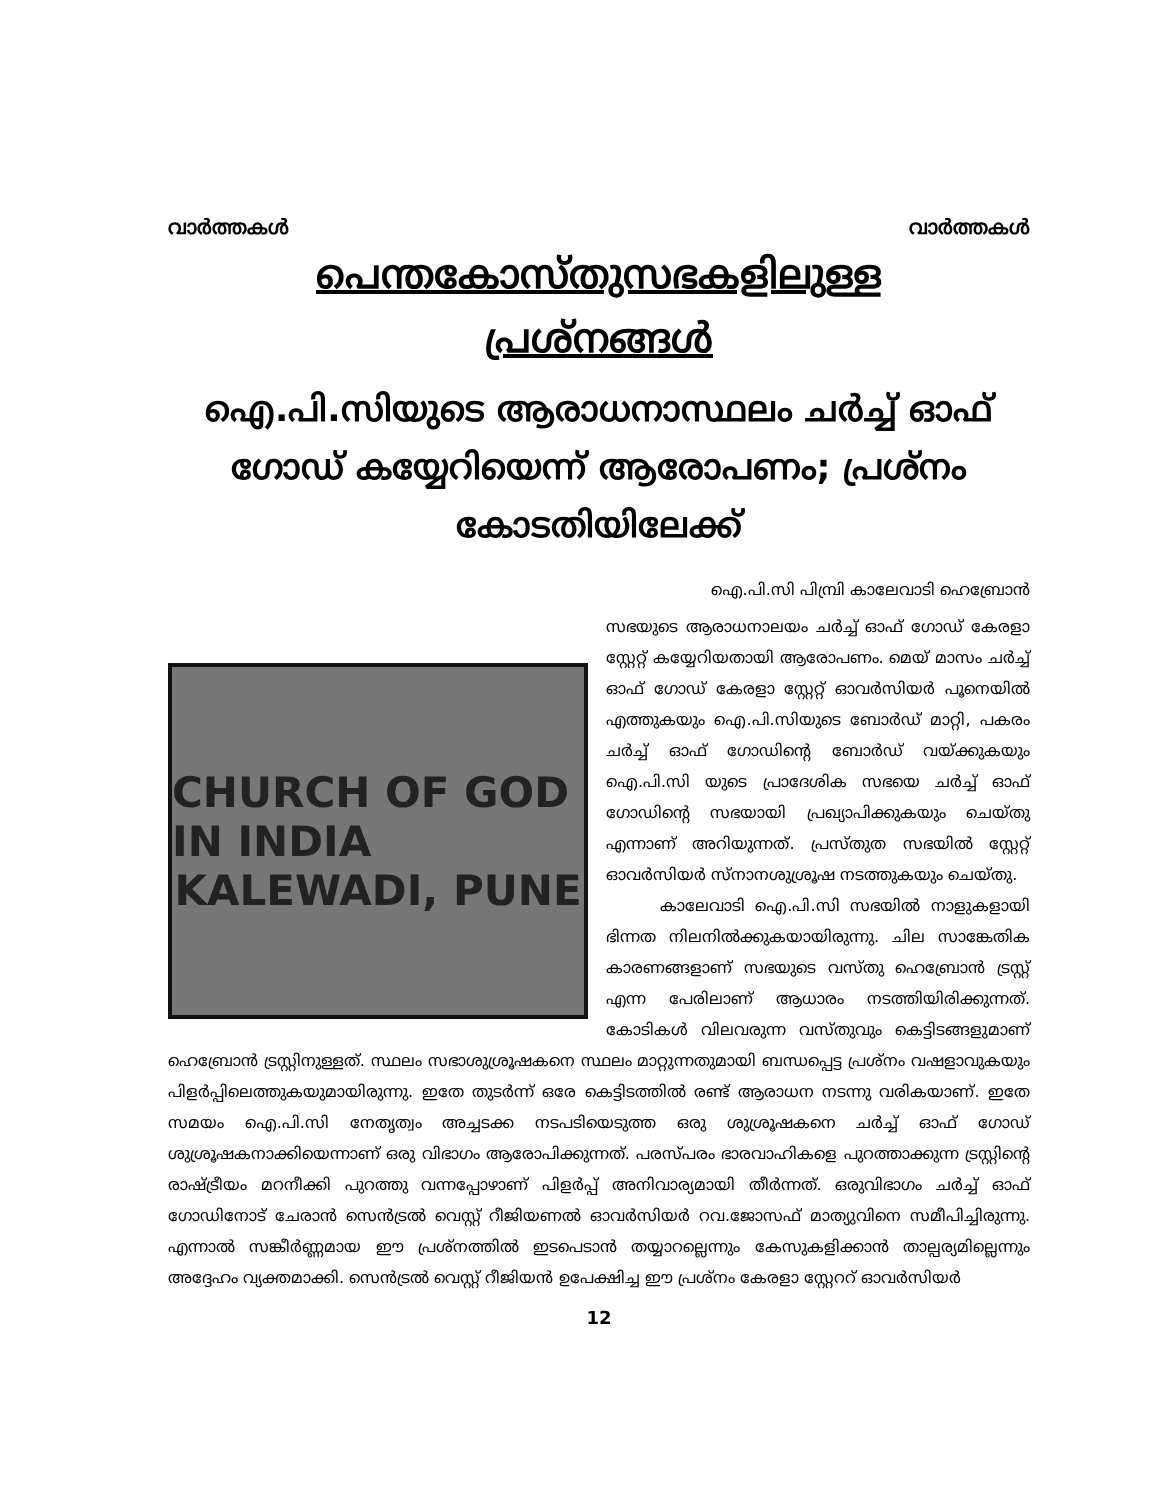വാർത്തകൾ വാർത്തകൾ
പെന്തകോസ്തുസഭകളിലുള്ള
പ്രശ്നങ്ങൾ
ഐ.പി.സിയുടെ ആരാധനാസ്ഥലം ചർച്ച് ഓഫ് ഗോഡ് കയ്യേറിയെന്ന് ആരോപണം; പ്രശ്നം കോടതിയിലേക്ക്
ഐ.പി.സി പിമ്പ്രി കാലേവാടി ഹെബ്രോൻ
CHURCH OF GOD IN INDIA
KALEWADI, PUNE
സഭയുടെ ആരാധനാലയം ചർച്ച് ഓഫ് ഗോഡ് കേരളാ സ്റ്റേറ്റ് കയ്യേറിയതായി ആരോപണം. മെയ് മാസം ചർച്ച് ഓഫ് ഗോഡ് കേരളാ സ്റ്റേറ്റ് ഓവർസിയർ പൂനെയിൽ എത്തുകയും ഐ.പി.സിയുടെ ബോർഡ് മാറ്റി, പകരം ചർച്ച് ഓഫ് ഗോഡിന്റെ ബോർഡ് വയ്ക്കുകയും ഐ.പി.സി യുടെ പ്രാദേശിക സഭയെ ചർച്ച് ഓഫ് ഗോഡിന്റെ സഭയായി പ്രഖ്യാപിക്കുകയും ചെയ്തു എന്നാണ് അറിയുന്നത്. പ്രസ്തുത സഭയിൽ സ്റ്റേറ്റ് ഓവർസിയർ സ്നാനശുശ്രൂഷ നടത്തുകയും ചെയ്തു.
കാലേവാടി ഐ.പി.സി സഭയിൽ നാളുകളായി ഭിന്നത നിലനിൽക്കുകയായിരുന്നു. ചില സാങ്കേതിക കാരണങ്ങളാണ് സഭയുടെ വസ്തു ഹെബ്രോൻ ട്രസ്റ്റ് എന്ന പേരിലാണ് ആധാരം നടത്തിയിരിക്കുന്നത്. കോടികൾ വിലവരുന്ന വസ്തുവും കെട്ടിടങ്ങളുമാണ് ഹെബ്രോൻ ട്രസ്റ്റിനുള്ളത്. സ്ഥലം സഭാശുശ്രൂഷകനെ സ്ഥലം മാറ്റുന്നതുമായി ബന്ധപ്പെട്ട പ്രശ്നം വഷളാവുകയും പിളർപ്പിലെത്തുകയുമായിരുന്നു. ഇതേ തുടർന്ന് ഒരേ കെട്ടിടത്തിൽ രണ്ട് ആരാധന നടന്നു വരികയാണ്. ഇതേ സമയം ഐ.പി.സി നേതൃത്വം അച്ചടക്ക നടപടിയെടുത്ത ഒരു ശുശ്രൂഷകനെ ചർച്ച് ഓഫ് ഗോഡ് ശുശ്രൂഷകനാക്കിയെന്നാണ് ഒരു വിഭാഗം ആരോപിക്കുന്നത്. പരസ്പരം ഭാരവാഹികളെ പുറത്താക്കുന്ന ട്രസ്റ്റിന്റെ രാഷ്ട്രീയം മറനീക്കി പുറത്തു വന്നപ്പോഴാണ് പിളർപ്പ് അനിവാര്യമായി തീർന്നത്. ഒരുവിഭാഗം ചർച്ച് ഓഫ് ഗോഡിനോട് ചേരാൻ സെൻട്രൽ വെസ്റ്റ് റീജിയണൽ ഓവർസിയർ റവ.ജോസഫ് മാത്യുവിനെ സമീപിച്ചിരുന്നു. എന്നാൽ സങ്കീർണ്ണമായ ഈ പ്രശ്നത്തിൽ ഇടപെടാൻ തയ്യാറല്ലെന്നും കേസുകളിക്കാൻ താല്പര്യമില്ലെന്നും അദ്ദേഹം വ്യക്തമാക്കി. സെൻട്രൽ വെസ്റ്റ് റീജിയൻ ഉപേക്ഷിച്ച ഈ പ്രശ്നം കേരളാ സ്റ്റേററ് ഓവർസിയർ
12